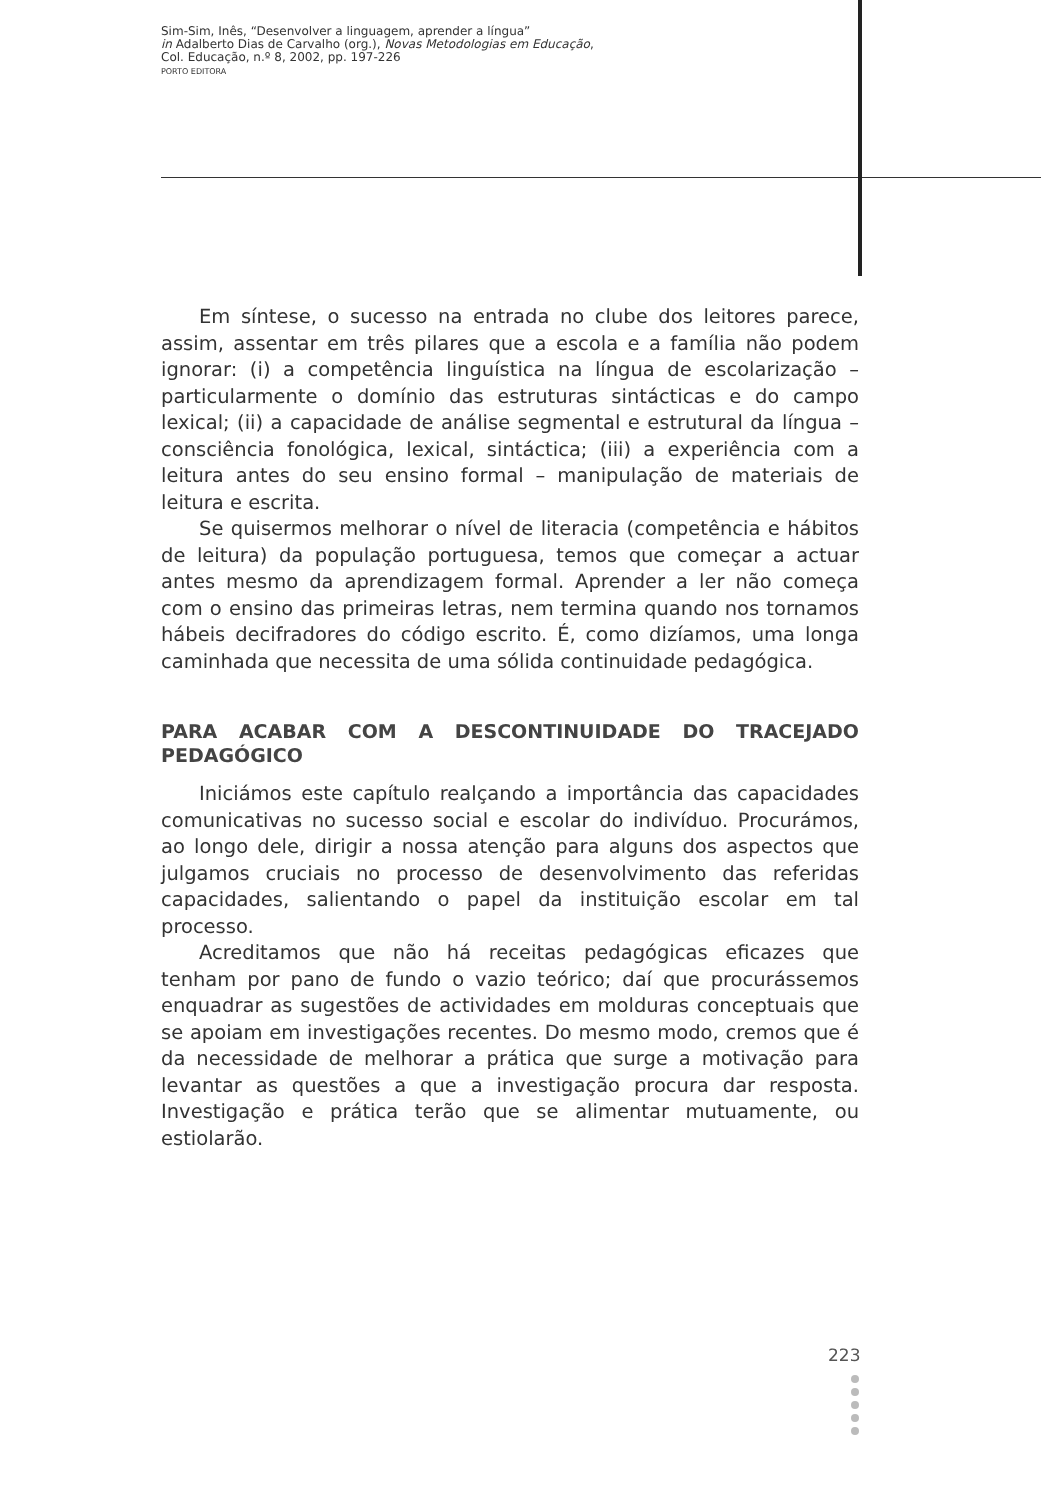Sim-Sim, Inês, “Desenvolver a linguagem, aprender a língua”
in Adalberto Dias de Carvalho (org.), Novas Metodologias em Educação,
Col. Educação, n.º 8, 2002, pp. 197-226
PORTO EDITORA
Em síntese, o sucesso na entrada no clube dos leitores parece, assim, assentar em três pilares que a escola e a família não podem ignorar: (i) a competência linguística na língua de escolarização – particularmente o domínio das estruturas sintácticas e do campo lexical; (ii) a capacidade de análise segmental e estrutural da língua – consciência fonológica, lexical, sintáctica; (iii) a experiência com a leitura antes do seu ensino formal – manipulação de materiais de leitura e escrita.
Se quisermos melhorar o nível de literacia (competência e hábitos de leitura) da população portuguesa, temos que começar a actuar antes mesmo da aprendizagem formal. Aprender a ler não começa com o ensino das primeiras letras, nem termina quando nos tornamos hábeis decifradores do código escrito. É, como dizíamos, uma longa caminhada que necessita de uma sólida continuidade pedagógica.
PARA ACABAR COM A DESCONTINUIDADE DO TRACEJADO PEDAGÓGICO
Iniciámos este capítulo realçando a importância das capacidades comunicativas no sucesso social e escolar do indivíduo. Procurámos, ao longo dele, dirigir a nossa atenção para alguns dos aspectos que julgamos cruciais no processo de desenvolvimento das referidas capacidades, salientando o papel da instituição escolar em tal processo.
Acreditamos que não há receitas pedagógicas eficazes que tenham por pano de fundo o vazio teórico; daí que procurássemos enquadrar as sugestões de actividades em molduras conceptuais que se apoiam em investigações recentes. Do mesmo modo, cremos que é da necessidade de melhorar a prática que surge a motivação para levantar as questões a que a investigação procura dar resposta. Investigação e prática terão que se alimentar mutuamente, ou estiolarão.
223